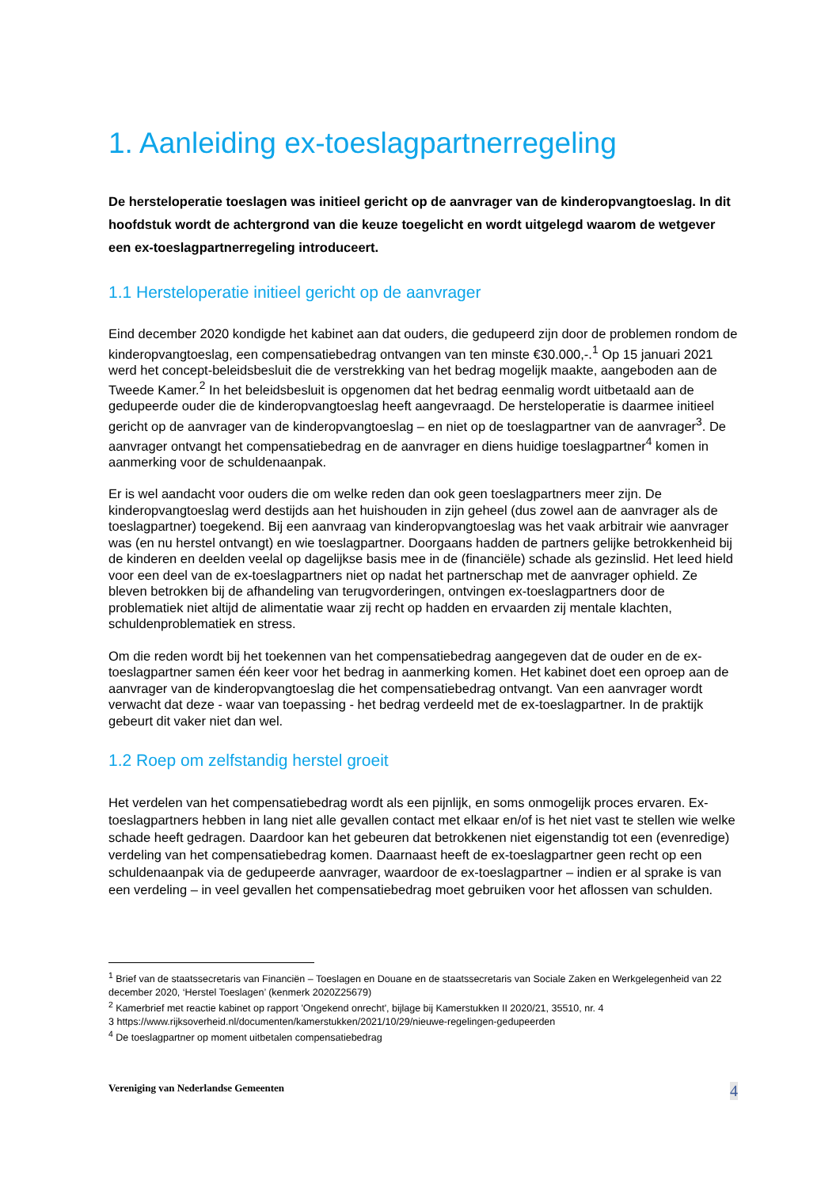1. Aanleiding ex-toeslagpartnerregeling
De hersteloperatie toeslagen was initieel gericht op de aanvrager van de kinderopvangtoeslag. In dit hoofdstuk wordt de achtergrond van die keuze toegelicht en wordt uitgelegd waarom de wetgever een ex-toeslagpartnerregeling introduceert.
1.1 Hersteloperatie initieel gericht op de aanvrager
Eind december 2020 kondigde het kabinet aan dat ouders, die gedupeerd zijn door de problemen rondom de kinderopvangtoeslag, een compensatiebedrag ontvangen van ten minste €30.000,-.<sup>1</sup> Op 15 januari 2021 werd het concept-beleidsbesluit die de verstrekking van het bedrag mogelijk maakte, aangeboden aan de Tweede Kamer.<sup>2</sup> In het beleidsbesluit is opgenomen dat het bedrag eenmalig wordt uitbetaald aan de gedupeerde ouder die de kinderopvangtoeslag heeft aangevraagd. De hersteloperatie is daarmee initieel gericht op de aanvrager van de kinderopvangtoeslag – en niet op de toeslagpartner van de aanvrager<sup>3</sup>. De aanvrager ontvangt het compensatiebedrag en de aanvrager en diens huidige toeslagpartner<sup>4</sup> komen in aanmerking voor de schuldenaanpak.
Er is wel aandacht voor ouders die om welke reden dan ook geen toeslagpartners meer zijn. De kinderopvangtoeslag werd destijds aan het huishouden in zijn geheel (dus zowel aan de aanvrager als de toeslagpartner) toegekend. Bij een aanvraag van kinderopvangtoeslag was het vaak arbitrair wie aanvrager was (en nu herstel ontvangt) en wie toeslagpartner. Doorgaans hadden de partners gelijke betrokkenheid bij de kinderen en deelden veelal op dagelijkse basis mee in de (financiële) schade als gezinslid. Het leed hield voor een deel van de ex-toeslagpartners niet op nadat het partnerschap met de aanvrager ophield. Ze bleven betrokken bij de afhandeling van terugvorderingen, ontvingen ex-toeslagpartners door de problematiek niet altijd de alimentatie waar zij recht op hadden en ervaarden zij mentale klachten, schuldenproblematiek en stress.
Om die reden wordt bij het toekennen van het compensatiebedrag aangegeven dat de ouder en de ex-toeslagpartner samen één keer voor het bedrag in aanmerking komen. Het kabinet doet een oproep aan de aanvrager van de kinderopvangtoeslag die het compensatiebedrag ontvangt. Van een aanvrager wordt verwacht dat deze - waar van toepassing - het bedrag verdeeld met de ex-toeslagpartner. In de praktijk gebeurt dit vaker niet dan wel.
1.2 Roep om zelfstandig herstel groeit
Het verdelen van het compensatiebedrag wordt als een pijnlijk, en soms onmogelijk proces ervaren. Ex-toeslagpartners hebben in lang niet alle gevallen contact met elkaar en/of is het niet vast te stellen wie welke schade heeft gedragen. Daardoor kan het gebeuren dat betrokkenen niet eigenstandig tot een (evenredige) verdeling van het compensatiebedrag komen. Daarnaast heeft de ex-toeslagpartner geen recht op een schuldenaanpak via de gedupeerde aanvrager, waardoor de ex-toeslagpartner – indien er al sprake is van een verdeling – in veel gevallen het compensatiebedrag moet gebruiken voor het aflossen van schulden.
<sup>1</sup> Brief van de staatssecretaris van Financiën – Toeslagen en Douane en de staatssecretaris van Sociale Zaken en Werkgelegenheid van 22 december 2020, ‘Herstel Toeslagen’ (kenmerk 2020Z25679)
<sup>2</sup> Kamerbrief met reactie kabinet op rapport 'Ongekend onrecht', bijlage bij Kamerstukken II 2020/21, 35510, nr. 4
3 https://www.rijksoverheid.nl/documenten/kamerstukken/2021/10/29/nieuwe-regelingen-gedupeerden
<sup>4</sup> De toeslagpartner op moment uitbetalen compensatiebedrag
Vereniging van Nederlandse Gemeenten 4